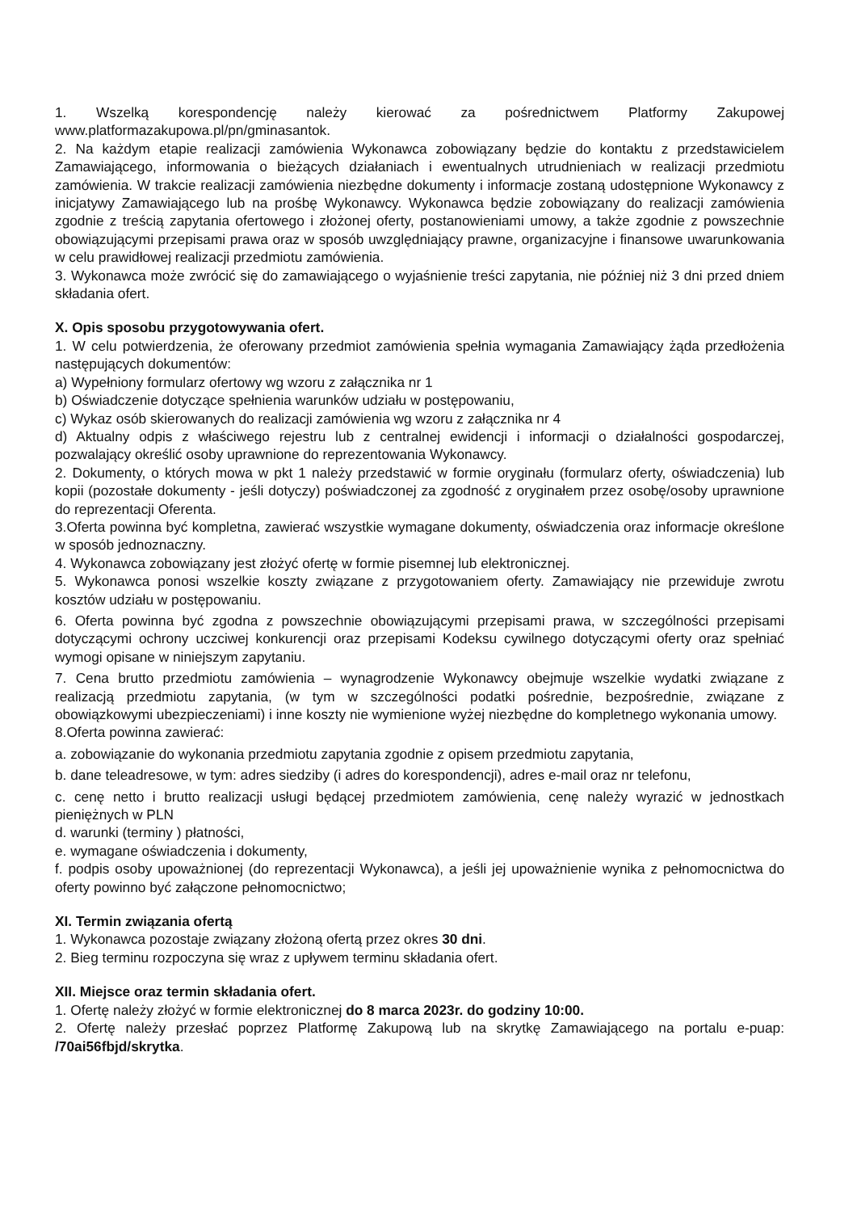1. Wszelką korespondencję należy kierować za pośrednictwem Platformy Zakupowej www.platformazakupowa.pl/pn/gminasantok.
2. Na każdym etapie realizacji zamówienia Wykonawca zobowiązany będzie do kontaktu z przedstawicielem Zamawiającego, informowania o bieżących działaniach i ewentualnych utrudnieniach w realizacji przedmiotu zamówienia. W trakcie realizacji zamówienia niezbędne dokumenty i informacje zostaną udostępnione Wykonawcy z inicjatywy Zamawiającego lub na prośbę Wykonawcy. Wykonawca będzie zobowiązany do realizacji zamówienia zgodnie z treścią zapytania ofertowego i złożonej oferty, postanowieniami umowy, a także zgodnie z powszechnie obowiązującymi przepisami prawa oraz w sposób uwzględniający prawne, organizacyjne i finansowe uwarunkowania w celu prawidłowej realizacji przedmiotu zamówienia.
3. Wykonawca może zwrócić się do zamawiającego o wyjaśnienie treści zapytania, nie później niż 3 dni przed dniem składania ofert.
X. Opis sposobu przygotowywania ofert.
1. W celu potwierdzenia, że oferowany przedmiot zamówienia spełnia wymagania Zamawiający żąda przedłożenia następujących dokumentów:
a) Wypełniony formularz ofertowy wg wzoru z załącznika nr 1
b) Oświadczenie dotyczące spełnienia warunków udziału w postępowaniu,
c) Wykaz osób skierowanych do realizacji zamówienia wg wzoru z załącznika nr 4
d) Aktualny odpis z właściwego rejestru lub z centralnej ewidencji i informacji o działalności gospodarczej, pozwalający określić osoby uprawnione do reprezentowania Wykonawcy.
2. Dokumenty, o których mowa w pkt 1 należy przedstawić w formie oryginału (formularz oferty, oświadczenia) lub kopii (pozostałe dokumenty - jeśli dotyczy) poświadczonej za zgodność z oryginałem przez osobę/osoby uprawnione do reprezentacji Oferenta.
3.Oferta powinna być kompletna, zawierać wszystkie wymagane dokumenty, oświadczenia oraz informacje określone w sposób jednoznaczny.
4. Wykonawca zobowiązany jest złożyć ofertę w formie pisemnej lub elektronicznej.
5. Wykonawca ponosi wszelkie koszty związane z przygotowaniem oferty. Zamawiający nie przewiduje zwrotu kosztów udziału w postępowaniu.
6. Oferta powinna być zgodna z powszechnie obowiązującymi przepisami prawa, w szczególności przepisami dotyczącymi ochrony uczciwej konkurencji oraz przepisami Kodeksu cywilnego dotyczącymi oferty oraz spełniać wymogi opisane w niniejszym zapytaniu.
7. Cena brutto przedmiotu zamówienia – wynagrodzenie Wykonawcy obejmuje wszelkie wydatki związane z realizacją przedmiotu zapytania, (w tym w szczególności podatki pośrednie, bezpośrednie, związane z obowiązkowymi ubezpieczeniami) i inne koszty nie wymienione wyżej niezbędne do kompletnego wykonania umowy.
8.Oferta powinna zawierać:
a. zobowiązanie do wykonania przedmiotu zapytania zgodnie z opisem przedmiotu zapytania,
b. dane teleadresowe, w tym: adres siedziby (i adres do korespondencji), adres e-mail oraz nr telefonu,
c. cenę netto i brutto realizacji usługi będącej przedmiotem zamówienia, cenę należy wyrazić w jednostkach pieniężnych w PLN
d. warunki (terminy ) płatności,
e. wymagane oświadczenia i dokumenty,
f. podpis osoby upoważnionej (do reprezentacji Wykonawca), a jeśli jej upoważnienie wynika z pełnomocnictwa do oferty powinno być załączone pełnomocnictwo;
XI. Termin związania ofertą
1. Wykonawca pozostaje związany złożoną ofertą przez okres 30 dni.
2. Bieg terminu rozpoczyna się wraz z upływem terminu składania ofert.
XII. Miejsce oraz termin składania ofert.
1. Ofertę należy złożyć w formie elektronicznej do 8 marca 2023r. do godziny 10:00.
2. Ofertę należy przesłać poprzez Platformę Zakupową lub na skrytkę Zamawiającego na portalu e-puap: /70ai56fbjd/skrytka.